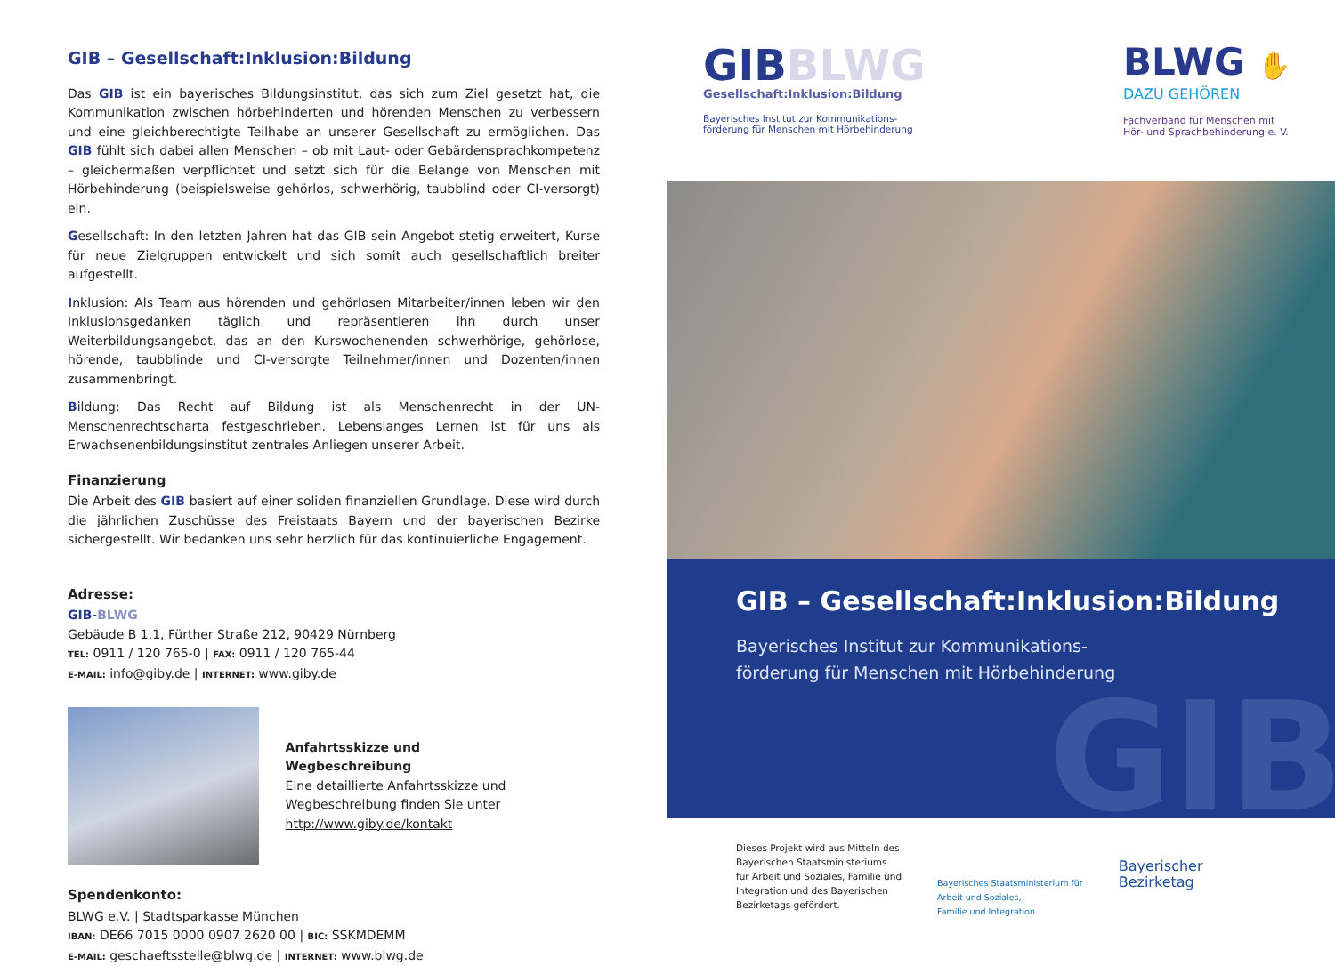GIB – Gesellschaft:Inklusion:Bildung
Das GIB ist ein bayerisches Bildungsinstitut, das sich zum Ziel gesetzt hat, die Kommunikation zwischen hörbehinderten und hörenden Menschen zu verbessern und eine gleichberechtigte Teilhabe an unserer Gesellschaft zu ermöglichen. Das GIB fühlt sich dabei allen Menschen – ob mit Laut- oder Gebärdensprachkompetenz – gleichermaßen verpflichtet und setzt sich für die Belange von Menschen mit Hörbehinderung (beispielsweise gehörlos, schwerhörig, taubblind oder CI-versorgt) ein.
Gesellschaft: In den letzten Jahren hat das GIB sein Angebot stetig erweitert, Kurse für neue Zielgruppen entwickelt und sich somit auch gesellschaftlich breiter aufgestellt.
Inklusion: Als Team aus hörenden und gehörlosen Mitarbeiter/innen leben wir den Inklusionsgedanken täglich und repräsentieren ihn durch unser Weiterbildungsangebot, das an den Kurswochenenden schwerhörige, gehörlose, hörende, taubblinde und CI-versorgte Teilnehmer/innen und Dozenten/innen zusammenbringt.
Bildung: Das Recht auf Bildung ist als Menschenrecht in der UN-Menschenrechtscharta festgeschrieben. Lebenslanges Lernen ist für uns als Erwachsenenbildungsinstitut zentrales Anliegen unserer Arbeit.
Finanzierung
Die Arbeit des GIB basiert auf einer soliden finanziellen Grundlage. Diese wird durch die jährlichen Zuschüsse des Freistaats Bayern und der bayerischen Bezirke sichergestellt. Wir bedanken uns sehr herzlich für das kontinuierliche Engagement.
Adresse:
GIB-BLWG
Gebäude B 1.1, Fürther Straße 212, 90429 Nürnberg
TEL: 0911 / 120 765-0 | FAX: 0911 / 120 765-44
E-MAIL: info@giby.de | INTERNET: www.giby.de
Anfahrtsskizze und
Wegbeschreibung
Eine detaillierte Anfahrtsskizze und Wegbeschreibung finden Sie unter
http://www.giby.de/kontakt
Spendenkonto:
BLWG e.V. | Stadtsparkasse München
IBAN: DE66 7015 0000 0907 2620 00 | BIC: SSKMDEMM
E-MAIL: geschaeftsstelle@blwg.de | INTERNET: www.blwg.de
GIBBLWG
Gesellschaft:Inklusion:Bildung
Bayerisches Institut zur Kommunikations-
förderung für Menschen mit Hörbehinderung
BLWG ✋
DAZU GEHÖREN
Fachverband für Menschen mit
Hör- und Sprachbehinderung e. V.
GIB – Gesellschaft:Inklusion:Bildung
Bayerisches Institut zur Kommunikations-
förderung für Menschen mit Hörbehinderung
GIB
Dieses Projekt wird aus Mitteln des
Bayerischen Staatsministeriums
für Arbeit und Soziales, Familie und
Integration und des Bayerischen
Bezirketags gefördert.
Bayerisches Staatsministerium für
Arbeit und Soziales,
Familie und Integration
Bayerischer
Bezirketag